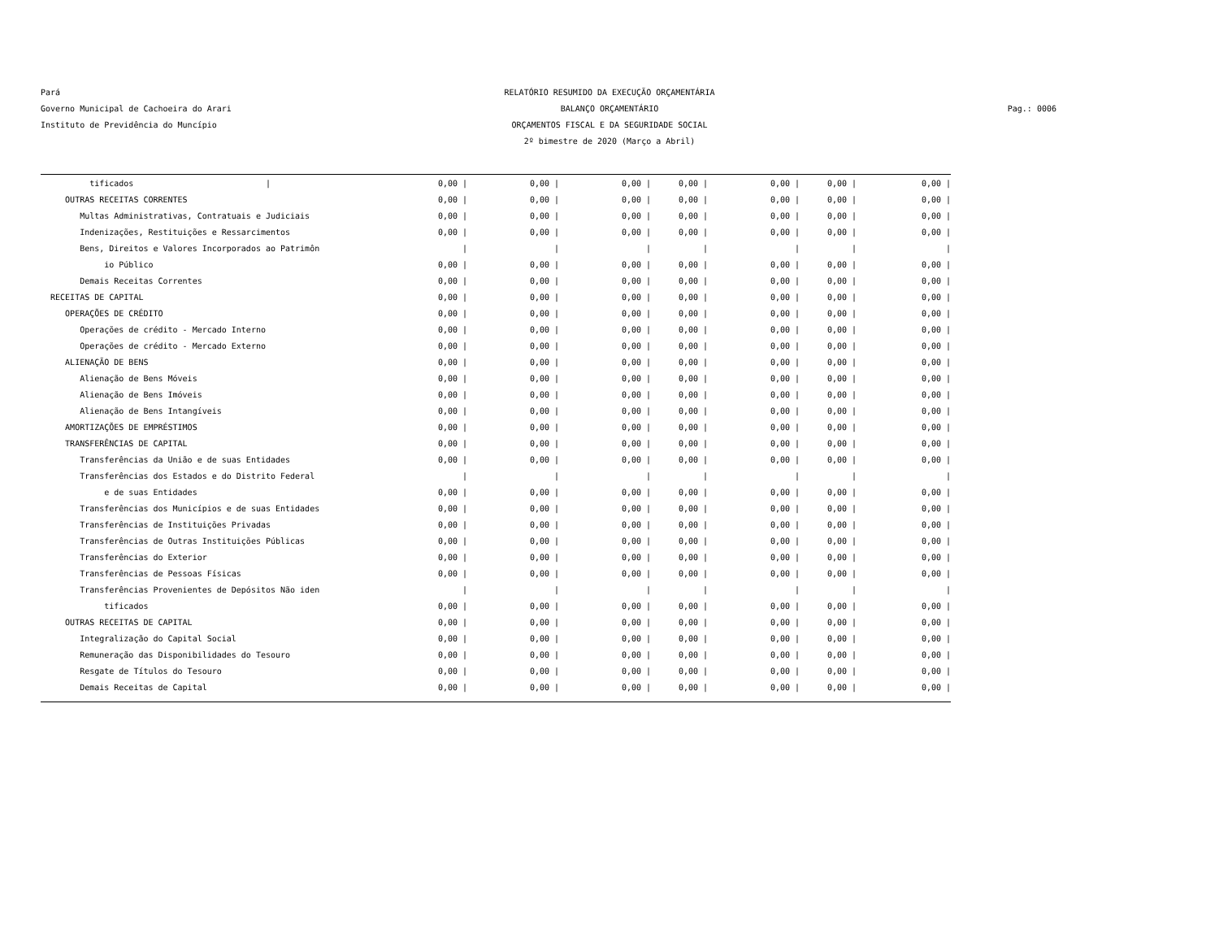Pará
Governo Municipal de Cachoeira do Arari
Instituto de Previdência do Muncípio
RELATÓRIO RESUMIDO DA EXECUÇÃO ORÇAMENTÁRIA
BALANÇO ORÇAMENTÁRIO
ORÇAMENTOS FISCAL E DA SEGURIDADE SOCIAL
2º bimestre de 2020 (Março a Abril)
Pag.: 0006
| tificados / | 0,00 / | 0,00 / | 0,00 / | 0,00 / | 0,00 / | 0,00 / | 0,00 / |
| OUTRAS RECEITAS CORRENTES | 0,00 / | 0,00 / | 0,00 / | 0,00 / | 0,00 / | 0,00 / | 0,00 / |
| Multas Administrativas, Contratuais e Judiciais | 0,00 / | 0,00 / | 0,00 / | 0,00 / | 0,00 / | 0,00 / | 0,00 / |
| Indenizações, Restituições e Ressarcimentos | 0,00 / | 0,00 / | 0,00 / | 0,00 / | 0,00 / | 0,00 / | 0,00 / |
| Bens, Direitos e Valores Incorporados ao Patrimôn | / | / | / | / | / | / | / |
| io Público | 0,00 / | 0,00 / | 0,00 / | 0,00 / | 0,00 / | 0,00 / | 0,00 / |
| Demais Receitas Correntes | 0,00 / | 0,00 / | 0,00 / | 0,00 / | 0,00 / | 0,00 / | 0,00 / |
| RECEITAS DE CAPITAL | 0,00 / | 0,00 / | 0,00 / | 0,00 / | 0,00 / | 0,00 / | 0,00 / |
| OPERAÇÕES DE CRÉDITO | 0,00 / | 0,00 / | 0,00 / | 0,00 / | 0,00 / | 0,00 / | 0,00 / |
| Operações de crédito - Mercado Interno | 0,00 / | 0,00 / | 0,00 / | 0,00 / | 0,00 / | 0,00 / | 0,00 / |
| Operações de crédito - Mercado Externo | 0,00 / | 0,00 / | 0,00 / | 0,00 / | 0,00 / | 0,00 / | 0,00 / |
| ALIENAÇÃO DE BENS | 0,00 / | 0,00 / | 0,00 / | 0,00 / | 0,00 / | 0,00 / | 0,00 / |
| Alienação de Bens Móveis | 0,00 / | 0,00 / | 0,00 / | 0,00 / | 0,00 / | 0,00 / | 0,00 / |
| Alienação de Bens Imóveis | 0,00 / | 0,00 / | 0,00 / | 0,00 / | 0,00 / | 0,00 / | 0,00 / |
| Alienação de Bens Intangíveis | 0,00 / | 0,00 / | 0,00 / | 0,00 / | 0,00 / | 0,00 / | 0,00 / |
| AMORTIZAÇÕES DE EMPRÉSTIMOS | 0,00 / | 0,00 / | 0,00 / | 0,00 / | 0,00 / | 0,00 / | 0,00 / |
| TRANSFERÊNCIAS DE CAPITAL | 0,00 / | 0,00 / | 0,00 / | 0,00 / | 0,00 / | 0,00 / | 0,00 / |
| Transferências da União e de suas Entidades | 0,00 / | 0,00 / | 0,00 / | 0,00 / | 0,00 / | 0,00 / | 0,00 / |
| Transferências dos Estados e do Distrito Federal | / | / | / | / | / | / | / |
| e de suas Entidades | 0,00 / | 0,00 / | 0,00 / | 0,00 / | 0,00 / | 0,00 / | 0,00 / |
| Transferências dos Municípios e de suas Entidades | 0,00 / | 0,00 / | 0,00 / | 0,00 / | 0,00 / | 0,00 / | 0,00 / |
| Transferências de Instituições Privadas | 0,00 / | 0,00 / | 0,00 / | 0,00 / | 0,00 / | 0,00 / | 0,00 / |
| Transferências de Outras Instituições Públicas | 0,00 / | 0,00 / | 0,00 / | 0,00 / | 0,00 / | 0,00 / | 0,00 / |
| Transferências do Exterior | 0,00 / | 0,00 / | 0,00 / | 0,00 / | 0,00 / | 0,00 / | 0,00 / |
| Transferências de Pessoas Físicas | 0,00 / | 0,00 / | 0,00 / | 0,00 / | 0,00 / | 0,00 / | 0,00 / |
| Transferências Provenientes de Depósitos Não iden | / | / | / | / | / | / | / |
| tificados | 0,00 / | 0,00 / | 0,00 / | 0,00 / | 0,00 / | 0,00 / | 0,00 / |
| OUTRAS RECEITAS DE CAPITAL | 0,00 / | 0,00 / | 0,00 / | 0,00 / | 0,00 / | 0,00 / | 0,00 / |
| Integralização do Capital Social | 0,00 / | 0,00 / | 0,00 / | 0,00 / | 0,00 / | 0,00 / | 0,00 / |
| Remuneração das Disponibilidades do Tesouro | 0,00 / | 0,00 / | 0,00 / | 0,00 / | 0,00 / | 0,00 / | 0,00 / |
| Resgate de Títulos do Tesouro | 0,00 / | 0,00 / | 0,00 / | 0,00 / | 0,00 / | 0,00 / | 0,00 / |
| Demais Receitas de Capital | 0,00 / | 0,00 / | 0,00 / | 0,00 / | 0,00 / | 0,00 / | 0,00 / |